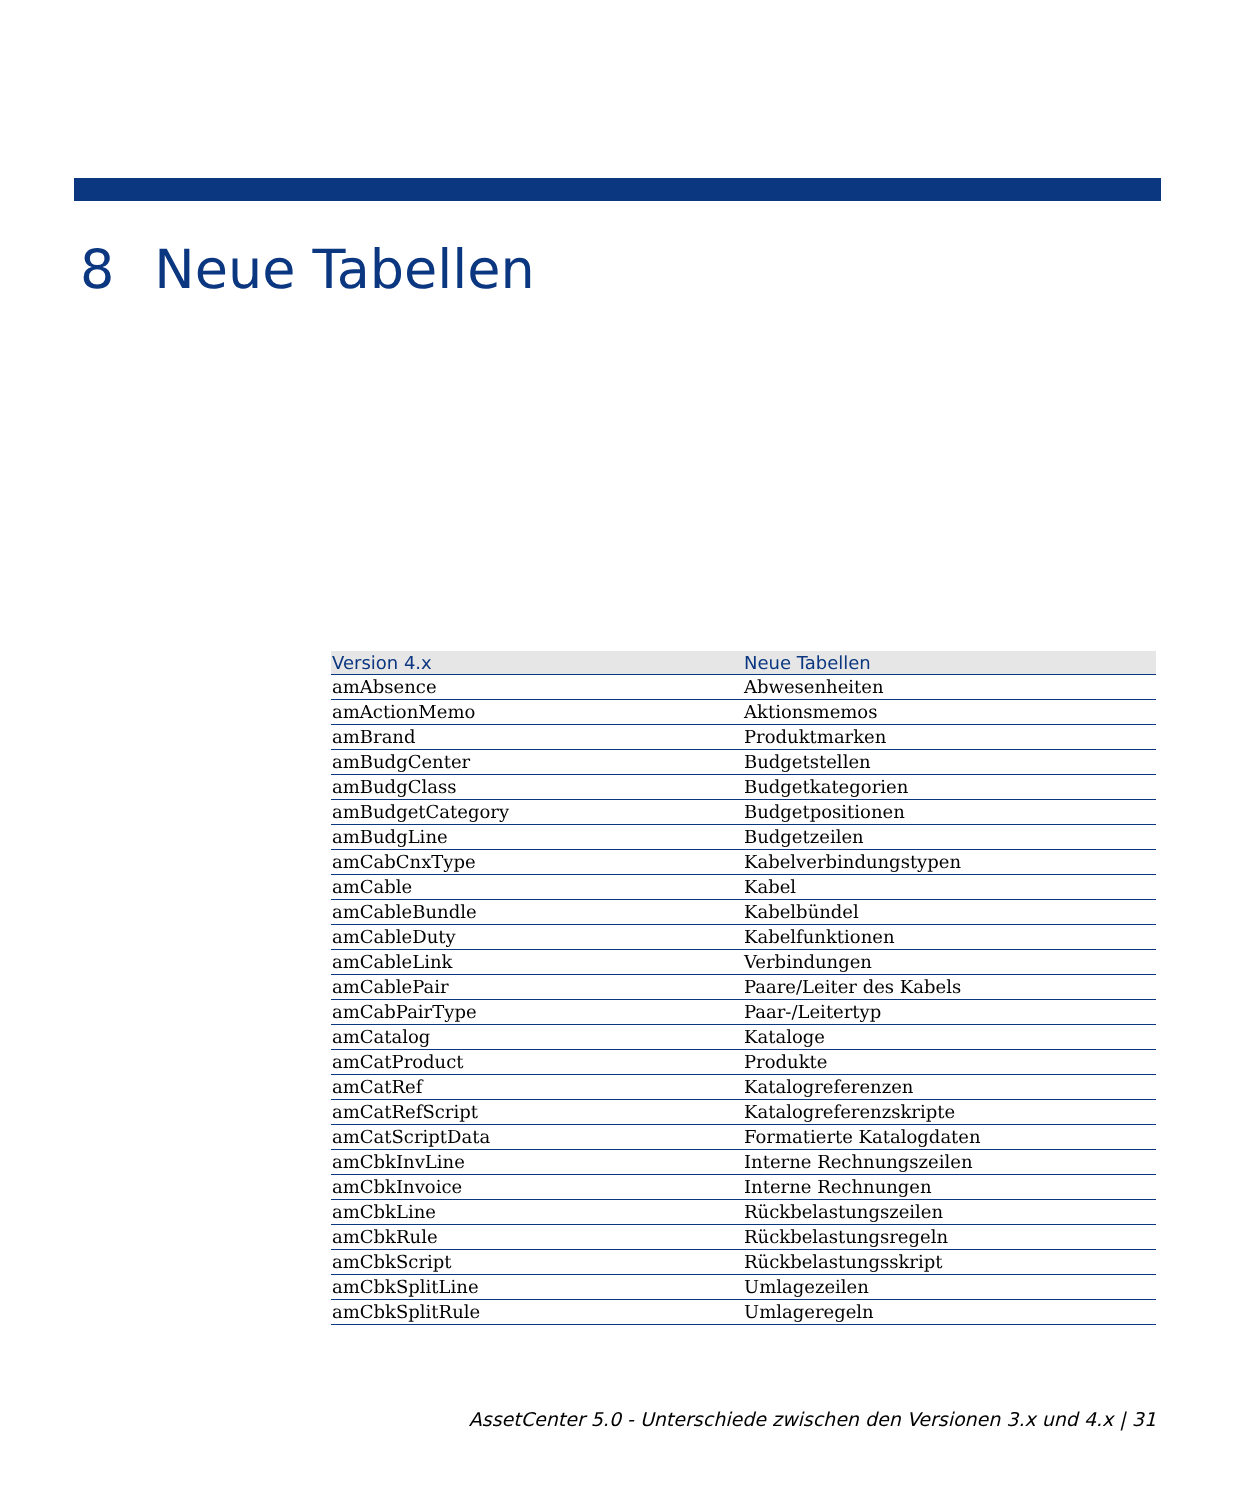8 Neue Tabellen
| Version 4.x | Neue Tabellen |
| --- | --- |
| amAbsence | Abwesenheiten |
| amActionMemo | Aktionsmemos |
| amBrand | Produktmarken |
| amBudgCenter | Budgetstellen |
| amBudgClass | Budgetkategorien |
| amBudgetCategory | Budgetpositionen |
| amBudgLine | Budgetzeilen |
| amCabCnxType | Kabelverbindungstypen |
| amCable | Kabel |
| amCableBundle | Kabelbündel |
| amCableDuty | Kabelfunktionen |
| amCableLink | Verbindungen |
| amCablePair | Paare/Leiter des Kabels |
| amCabPairType | Paar-/Leitertyp |
| amCatalog | Kataloge |
| amCatProduct | Produkte |
| amCatRef | Katalogreferenzen |
| amCatRefScript | Katalogreferenzskripte |
| amCatScriptData | Formatierte Katalogdaten |
| amCbkInvLine | Interne Rechnungszeilen |
| amCbkInvoice | Interne Rechnungen |
| amCbkLine | Rückbelastungszeilen |
| amCbkRule | Rückbelastungsregeln |
| amCbkScript | Rückbelastungsskript |
| amCbkSplitLine | Umlagezeilen |
| amCbkSplitRule | Umlageregeln |
AssetCenter 5.0 - Unterschiede zwischen den Versionen 3.x und 4.x | 31